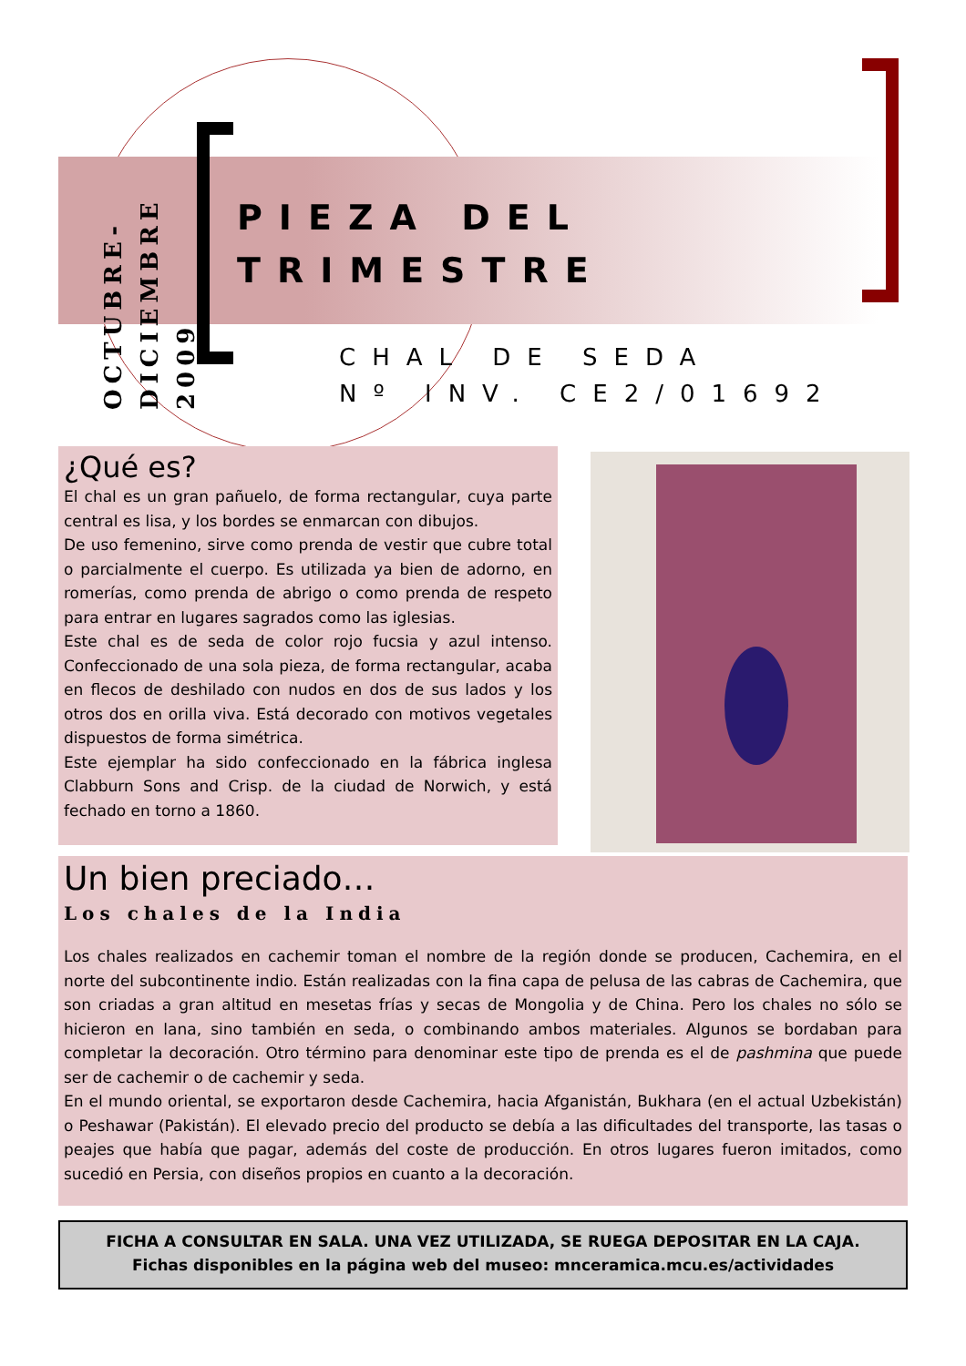OCTUBRE-
DICIEMBRE 2009
PIEZA DEL
TRIMESTRE
CHAL DE SEDA
Nº INV. CE2/01692
¿Qué es?
El chal es un gran pañuelo, de forma rectangular, cuya parte central es lisa, y los bordes se enmarcan con dibujos.
De uso femenino, sirve como prenda de vestir que cubre total o parcialmente el cuerpo. Es utilizada ya bien de adorno, en romerías, como prenda de abrigo o como prenda de respeto para entrar en lugares sagrados como las iglesias.
Este chal es de seda de color rojo fucsia y azul intenso. Confeccionado de una sola pieza, de forma rectangular, acaba en flecos de deshilado con nudos en dos de sus lados y los otros dos en orilla viva. Está decorado con motivos vegetales dispuestos de forma simétrica.
Este ejemplar ha sido confeccionado en la fábrica inglesa Clabburn Sons and Crisp. de la ciudad de Norwich, y está fechado en torno a 1860.
Un bien preciado…
Los chales de la India
Los chales realizados en cachemir toman el nombre de la región donde se producen, Cachemira, en el norte del subcontinente indio. Están realizadas con la fina capa de pelusa de las cabras de Cachemira, que son criadas a gran altitud en mesetas frías y secas de Mongolia y de China. Pero los chales no sólo se hicieron en lana, sino también en seda, o combinando ambos materiales. Algunos se bordaban para completar la decoración. Otro término para denominar este tipo de prenda es el de pashmina que puede ser de cachemir o de cachemir y seda.
En el mundo oriental, se exportaron desde Cachemira, hacia Afganistán, Bukhara (en el actual Uzbekistán) o Peshawar (Pakistán). El elevado precio del producto se debía a las dificultades del transporte, las tasas o peajes que había que pagar, además del coste de producción. En otros lugares fueron imitados, como sucedió en Persia, con diseños propios en cuanto a la decoración.
FICHA A CONSULTAR EN SALA. UNA VEZ UTILIZADA, SE RUEGA DEPOSITAR EN LA CAJA.
Fichas disponibles en la página web del museo: mnceramica.mcu.es/actividades